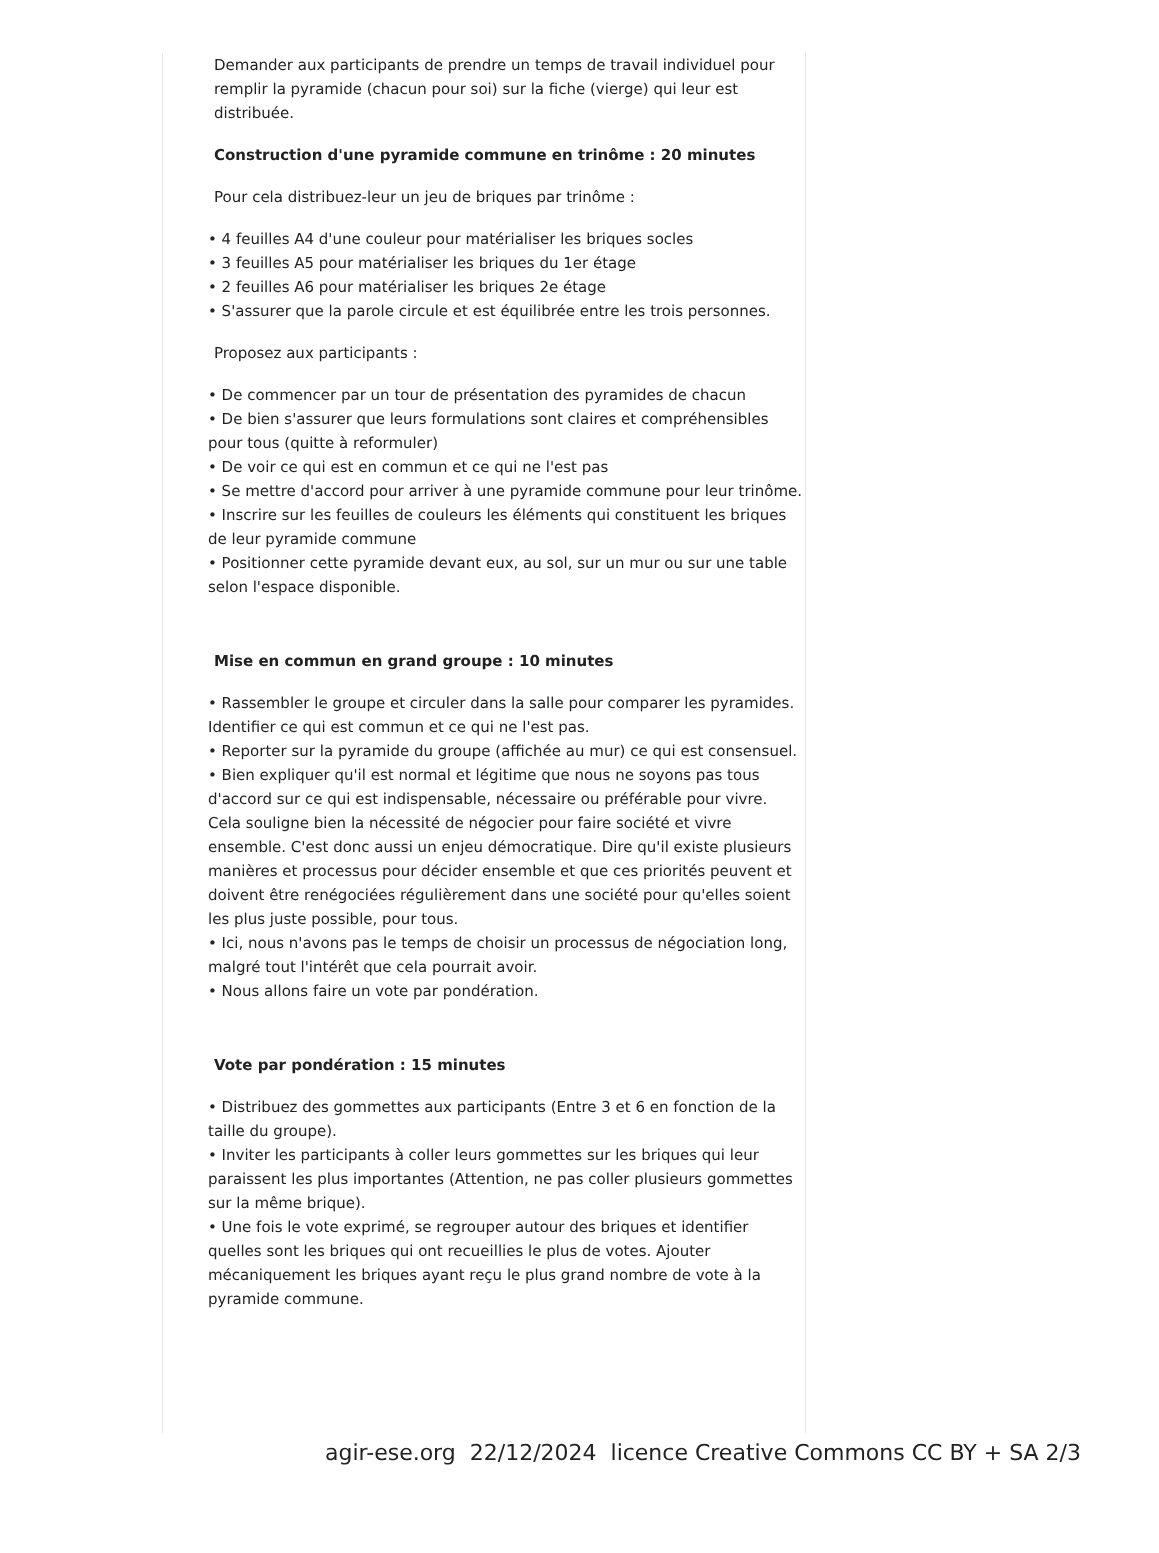Demander aux participants de prendre un temps de travail individuel pour remplir la pyramide (chacun pour soi) sur la fiche (vierge) qui leur est distribuée.
Construction d'une pyramide commune en trinôme : 20 minutes
Pour cela distribuez-leur un jeu de briques par trinôme :
• 4 feuilles A4 d'une couleur pour matérialiser les briques socles
• 3 feuilles A5 pour matérialiser les briques du 1er étage
• 2 feuilles A6 pour matérialiser les briques 2e étage
• S'assurer que la parole circule et est équilibrée entre les trois personnes.
Proposez aux participants :
• De commencer par un tour de présentation des pyramides de chacun
• De bien s'assurer que leurs formulations sont claires et compréhensibles pour tous (quitte à reformuler)
• De voir ce qui est en commun et ce qui ne l'est pas
• Se mettre d'accord pour arriver à une pyramide commune pour leur trinôme.
• Inscrire sur les feuilles de couleurs les éléments qui constituent les briques de leur pyramide commune
• Positionner cette pyramide devant eux, au sol, sur un mur ou sur une table selon l'espace disponible.
Mise en commun en grand groupe : 10 minutes
• Rassembler le groupe et circuler dans la salle pour comparer les pyramides. Identifier ce qui est commun et ce qui ne l'est pas.
• Reporter sur la pyramide du groupe (affichée au mur) ce qui est consensuel.
• Bien expliquer qu'il est normal et légitime que nous ne soyons pas tous d'accord sur ce qui est indispensable, nécessaire ou préférable pour vivre. Cela souligne bien la nécessité de négocier pour faire société et vivre ensemble. C'est donc aussi un enjeu démocratique. Dire qu'il existe plusieurs manières et processus pour décider ensemble et que ces priorités peuvent et doivent être renégociées régulièrement dans une société pour qu'elles soient les plus juste possible, pour tous.
• Ici, nous n'avons pas le temps de choisir un processus de négociation long, malgré tout l'intérêt que cela pourrait avoir.
• Nous allons faire un vote par pondération.
Vote par pondération : 15 minutes
• Distribuez des gommettes aux participants (Entre 3 et 6 en fonction de la taille du groupe).
• Inviter les participants à coller leurs gommettes sur les briques qui leur paraissent les plus importantes (Attention, ne pas coller plusieurs gommettes sur la même brique).
• Une fois le vote exprimé, se regrouper autour des briques et identifier quelles sont les briques qui ont recueillies le plus de votes. Ajouter mécaniquement les briques ayant reçu le plus grand nombre de vote à la pyramide commune.
agir-ese.org 22/12/2024 licence Creative Commons CC BY + SA 2/3